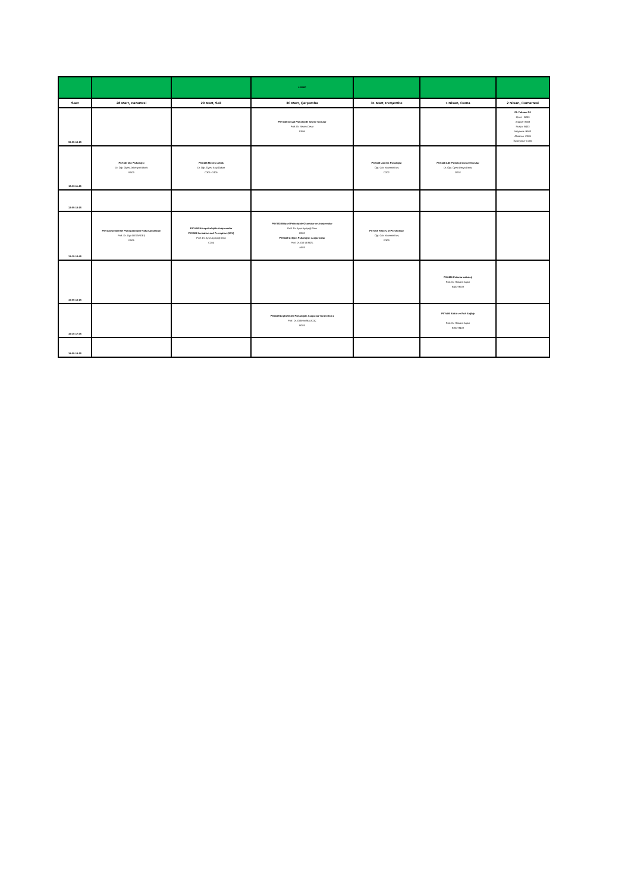| | | | 4.SINIF | | | |
| Saat | 28 Mart, Pazartesi | 29 Mart, Salı | 30 Mart, Çarşamba | 31 Mart, Perşembe | 1 Nisan, Cuma | 2 Nisan, Cumartesi |
| 09:00-10:15 | | | PSY348 Sosyal Psikolojide Seçme Konular Prof. Dr. Sevim Cesur E506 | | | Ek Yabancı Dil Çince - B203 Arapça- B303 Rusça- B403 İtalyanca- B503 Almanca- C205 İspanyolca- C305 |
| 10:30-11:45 | PSY467 Din Psikolojisi Dr. Öğr. Üyesi Zekeriya Kökrek B503 | PSY435 Mesleki Ahlak Dr. Öğr. Üyesi Ezgi Özkan C305 -C405 | | PSY439 Liderlik Psikolojisi Öğr. Gör. Yasemin Kuş D202 | PSY446 Adli Psikoloji Güncel Konular Dr. Öğr. Üyesi Derya Deniz D202 | |
| 12:00-13:15 | | | | | | |
| 13:30-14:45 | PSY434 Gelişimsel Psikopatolojide Vaka Çalışmaları Prof. Dr. Oya ÖZKARDEŞ E506 | PSY406 Nöropsikolojide Araştırmalar PSY320 Sensation and Perception (SNV) Prof. Dr. Ayşe Ayçiçeği Dinn C204 | PSY353 Bilişsel Psikolojide Okumalar ve Araştırmalar Prof. Dr. Ayşe Ayçiçeği Dinn D202 PSY432 Gelişim Psikolojisi: Araştırmalar Prof. Dr. Gül ŞENDİL A503 | PSY408 History of Psychology Öğr. Gör. Yasemin Kuş E303 | | |
| 15:00-16:15 | | | | | PSY468 Psikofarmakoloji Prof. Dr. Rüstem Aşkın B403-B503 | |
| 16:30-17:45 | | | PSY107/English/SNV Psikolojide Araştırma Yöntemleri 1 Prof. Dr. Gökhan MALKOÇ B203 | | PSY489 Kültür ve Ruh Sağlığı Prof. Dr. Rüstem Aşkın B303-B403 | |
| 18:00-19:15 | | | | | | |